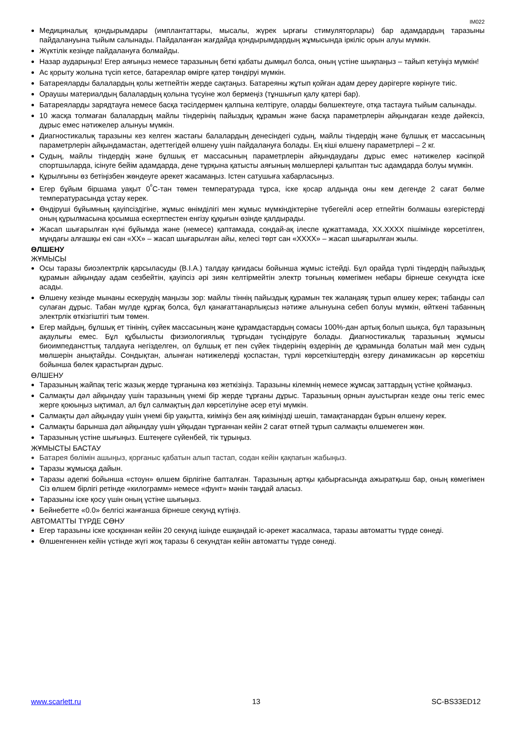IM022
Медициналық қондырымдары (имплантаттары, мысалы, жүрек ырғағы стимуляторлары) бар адамдардың таразыны пайдалануына тыйым салынады. Пайдаланған жағдайда қондырымдардың жұмысында іркіліс орын алуы мүмкін.
Жүктілік кезінде пайдалануға болмайды.
Назар аударыңыз! Егер аяғыңыз немесе таразының беткі қабаты дымқыл болса, оның үстіне шықпаңыз – тайып кетуіңіз мүмкін!
Ас қорыту жолына түсіп кетсе, батареялар өмірге қатер төндіруі мүмкін.
Батареяларды балалардың қолы жетпейтін жерде сақтаңыз. Батареяны жұтып қойған адам дереу дәрігерге көрінуге тиіс.
Ораушы материалдың балалардың қолына түсуіне жол бермеңіз (тұншығып қалу қатері бар).
Батареяларды зарядтауға немесе басқа тәсілдермен қалпына келтіруге, оларды бөлшектеуге, отқа тастауға тыйым салынады.
10 жасқа толмаған балалардың майлы тіндерінің пайыздық құрамын және басқа параметрлерін айқындаған кезде дәйексіз, дұрыс емес нәтижелер алынуы мүмкін.
Диагностикалық таразыны кез келген жастағы балалардың денесіндегі судың, майлы тіндердің және бұлшық ет массасының параметрлерін айқындамастан, әдеттегідей өлшену үшін пайдалануға болады. Ең кіші өлшену параметрлері – 2 кг.
Судың, майлы тіндердің және бұлшық ет массасының параметрлерін айқындаудағы дұрыс емес нәтижелер кәсіпқой спортшыларда, ісінуге бейім адамдарда, дене тұрқына қатысты аяғының мөлшерлері қалыптан тыс адамдарда болуы мүмкін.
Құрылғыны өз бетіңізбен жөндеуге әрекет жасамаңыз. Істен сатушыға хабарласыңыз.
Егер бұйым біршама уақыт 0<sup>º</sup>С-тан төмен температурада тұрса, іске қосар алдында оны кем дегенде 2 сағат бөлме температурасында ұстау керек.
Өндіруші бұйымның қауіпсіздігіне, жұмыс өнімділігі мен жұмыс мүмкіндіктеріне түбегейлі әсер етпейтін болмашы өзгерістерді оның құрылмасына қосымша ескертпестен енгізу құқығын өзінде қалдырады.
Жасап шығарылған күні бұйымда және (немесе) қаптамада, сондай-ақ ілеспе құжаттамада, XX.XXXX пішімінде көрсетілген, мұндағы алғашқы екі сан «XX» – жасап шығарылған айы, келесі төрт сан «XXXX» – жасап шығарылған жылы.
ӨЛШЕНУ
ЖҰМЫСЫ
Осы таразы биоэлектрлік қарсыласуды (B.I.A.) талдау қағидасы бойынша жұмыс істейді. Бұл орайда түрлі тіндердің пайыздық құрамын айқындау адам сезбейтін, қауіпсіз әрі зиян келтірмейтін электр тоғының көмегімен небары бірнеше секундта іске асады.
Өлшену кезінде мынаны ескерудің маңызы зор: майлы тіннің пайыздық құрамын тек жалаңаяқ тұрып өлшеу керек; табанды сәл сулаған дұрыс. Табан мүлде құрғақ болса, бұл қанағаттанарлықсыз нәтиже алынуына себеп болуы мүмкін, өйткені табанның электрлік өткізгіштігі тым төмен.
Егер майдың, бұлшық ет тінінің, сүйек массасының және құрамдастардың сомасы 100%-дан артық болып шықса, бұл таразының ақаулығы емес. Бұл құбылысты физиологиялық тұрғыдан түсіндіруге болады. Диагностикалық таразының жұмысы биоимпедансттық талдауға негізделген, ол бұлшық ет пен сүйек тіндерінің өздерінің де құрамында болатын май мен судың мөлшерін анықтайды. Сондықтан, алынған нәтижелерді қоспастан, түрлі көрсеткіштердің өзгеру динамикасын әр көрсеткіш бойынша бөлек қарастырған дұрыс.
ӨЛШЕНУ
Таразының жайпақ тегіс жазық жерде тұрғанына көз жеткізіңіз. Таразыны кілемнің немесе жұмсақ заттардың үстіне қоймаңыз.
Салмақты дәл айқындау үшін таразының үнемі бір жерде тұрғаны дұрыс. Таразының орнын ауыстырған кезде оны тегіс емес жерге қоюыңыз ықтимал, ал бұл салмақтың дәл көрсетілуіне әсер етуі мүмкін.
Салмақты дәл айқындау үшін үнемі бір уақытта, киіміңіз бен аяқ киіміңізді шешіп, тамақтанардан бұрын өлшену керек.
Салмақты барынша дәл айқындау үшін ұйқыдан тұрғаннан кейін 2 сағат өтпей тұрып салмақты өлшемеген жөн.
Таразының үстіне шығыңыз. Ештеңеге сүйенбей, тік тұрыңыз.
ЖҰМЫСТЫ БАСТАУ
Батарея бөлімін ашыңыз, қорғаныс қабатын алып тастап, содан кейін қақпағын жабыңыз.
Таразы жұмысқа дайын.
Таразы әдепкі бойынша «стоун» өлшем бірлігіне бапталған. Таразының артқы қабырғасында ажыратқыш бар, оның көмегімен Сіз өлшем бірлігі ретінде «килограмм» немесе «фунт» мәнін таңдай аласыз.
Таразыны іске қосу үшін оның үстіне шығыңыз.
Бейнебетте «0.0» белгісі жанғанша бірнеше секунд күтіңіз.
АВТОМАТТЫ ТҮРДЕ СӨНУ
Егер таразыны іске қосқаннан кейін 20 секунд ішінде ешқандай іс-әрекет жасалмаса, таразы автоматты түрде сөнеді.
Өлшенгеннен кейін үстінде жүгі жоқ таразы 6 секундтан кейін автоматты түрде сөнеді.
www.scarlett.ru 13 SC-BS33ED12